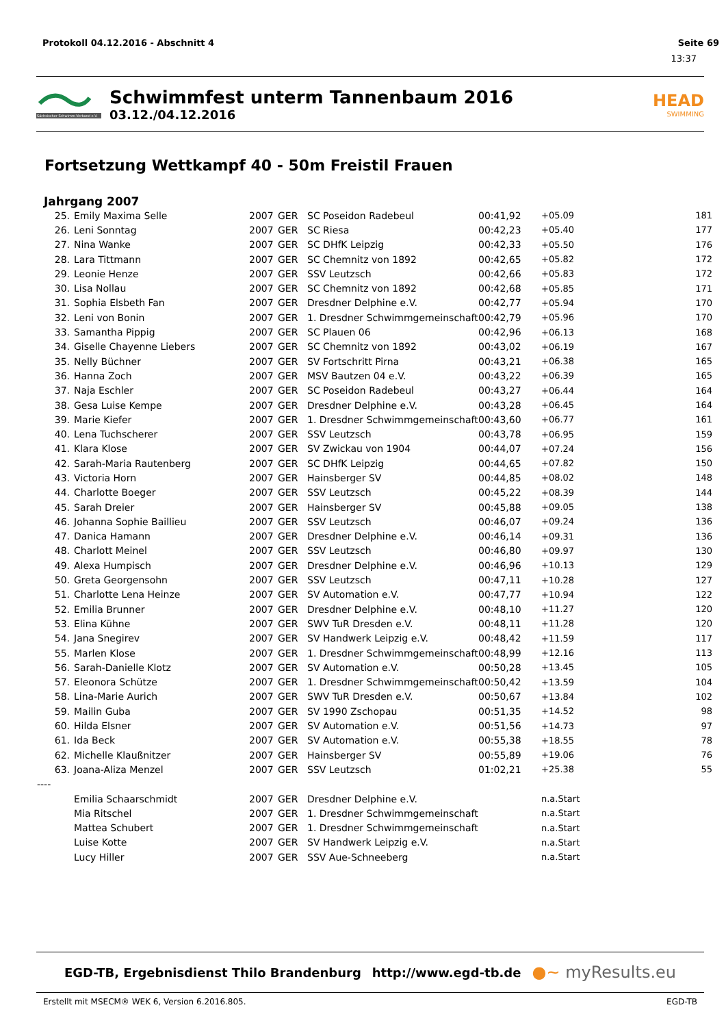Protokoll 04.12.2016 - Abschnitt 4 Seite 69
13:37
Sächsischer Schwimm-Verband e.V.
Schwimmfest unterm Tannenbaum 2016
03.12./04.12.2016
HEAD
SWIMMING
Fortsetzung Wettkampf 40 - 50m Freistil Frauen
Jahrgang 2007
| 25. | Emily Maxima Selle | 2007 | GER | SC Poseidon Radebeul | 00:41,92 | +05.09 | 181 |
| 26. | Leni Sonntag | 2007 | GER | SC Riesa | 00:42,23 | +05.40 | 177 |
| 27. | Nina Wanke | 2007 | GER | SC DHfK Leipzig | 00:42,33 | +05.50 | 176 |
| 28. | Lara Tittmann | 2007 | GER | SC Chemnitz von 1892 | 00:42,65 | +05.82 | 172 |
| 29. | Leonie Henze | 2007 | GER | SSV Leutzsch | 00:42,66 | +05.83 | 172 |
| 30. | Lisa Nollau | 2007 | GER | SC Chemnitz von 1892 | 00:42,68 | +05.85 | 171 |
| 31. | Sophia Elsbeth Fan | 2007 | GER | Dresdner Delphine e.V. | 00:42,77 | +05.94 | 170 |
| 32. | Leni von Bonin | 2007 | GER | 1. Dresdner Schwimmgemeinschaft | 00:42,79 | +05.96 | 170 |
| 33. | Samantha Pippig | 2007 | GER | SC Plauen 06 | 00:42,96 | +06.13 | 168 |
| 34. | Giselle Chayenne Liebers | 2007 | GER | SC Chemnitz von 1892 | 00:43,02 | +06.19 | 167 |
| 35. | Nelly Büchner | 2007 | GER | SV Fortschritt Pirna | 00:43,21 | +06.38 | 165 |
| 36. | Hanna Zoch | 2007 | GER | MSV Bautzen 04 e.V. | 00:43,22 | +06.39 | 165 |
| 37. | Naja Eschler | 2007 | GER | SC Poseidon Radebeul | 00:43,27 | +06.44 | 164 |
| 38. | Gesa Luise Kempe | 2007 | GER | Dresdner Delphine e.V. | 00:43,28 | +06.45 | 164 |
| 39. | Marie Kiefer | 2007 | GER | 1. Dresdner Schwimmgemeinschaft | 00:43,60 | +06.77 | 161 |
| 40. | Lena Tuchscherer | 2007 | GER | SSV Leutzsch | 00:43,78 | +06.95 | 159 |
| 41. | Klara Klose | 2007 | GER | SV Zwickau von 1904 | 00:44,07 | +07.24 | 156 |
| 42. | Sarah-Maria Rautenberg | 2007 | GER | SC DHfK Leipzig | 00:44,65 | +07.82 | 150 |
| 43. | Victoria Horn | 2007 | GER | Hainsberger SV | 00:44,85 | +08.02 | 148 |
| 44. | Charlotte Boeger | 2007 | GER | SSV Leutzsch | 00:45,22 | +08.39 | 144 |
| 45. | Sarah Dreier | 2007 | GER | Hainsberger SV | 00:45,88 | +09.05 | 138 |
| 46. | Johanna Sophie Baillieu | 2007 | GER | SSV Leutzsch | 00:46,07 | +09.24 | 136 |
| 47. | Danica Hamann | 2007 | GER | Dresdner Delphine e.V. | 00:46,14 | +09.31 | 136 |
| 48. | Charlott Meinel | 2007 | GER | SSV Leutzsch | 00:46,80 | +09.97 | 130 |
| 49. | Alexa Humpisch | 2007 | GER | Dresdner Delphine e.V. | 00:46,96 | +10.13 | 129 |
| 50. | Greta Georgensohn | 2007 | GER | SSV Leutzsch | 00:47,11 | +10.28 | 127 |
| 51. | Charlotte Lena Heinze | 2007 | GER | SV Automation e.V. | 00:47,77 | +10.94 | 122 |
| 52. | Emilia Brunner | 2007 | GER | Dresdner Delphine e.V. | 00:48,10 | +11.27 | 120 |
| 53. | Elina Kühne | 2007 | GER | SWV TuR Dresden e.V. | 00:48,11 | +11.28 | 120 |
| 54. | Jana Snegirev | 2007 | GER | SV Handwerk Leipzig e.V. | 00:48,42 | +11.59 | 117 |
| 55. | Marlen Klose | 2007 | GER | 1. Dresdner Schwimmgemeinschaft | 00:48,99 | +12.16 | 113 |
| 56. | Sarah-Danielle Klotz | 2007 | GER | SV Automation e.V. | 00:50,28 | +13.45 | 105 |
| 57. | Eleonora Schütze | 2007 | GER | 1. Dresdner Schwimmgemeinschaft | 00:50,42 | +13.59 | 104 |
| 58. | Lina-Marie Aurich | 2007 | GER | SWV TuR Dresden e.V. | 00:50,67 | +13.84 | 102 |
| 59. | Mailin Guba | 2007 | GER | SV 1990 Zschopau | 00:51,35 | +14.52 | 98 |
| 60. | Hilda Elsner | 2007 | GER | SV Automation e.V. | 00:51,56 | +14.73 | 97 |
| 61. | Ida Beck | 2007 | GER | SV Automation e.V. | 00:55,38 | +18.55 | 78 |
| 62. | Michelle Klaußnitzer | 2007 | GER | Hainsberger SV | 00:55,89 | +19.06 | 76 |
| 63. | Joana-Aliza Menzel | 2007 | GER | SSV Leutzsch | 01:02,21 | +25.38 | 55 |
| ---- | | | | | | | |
| | Emilia Schaarschmidt | 2007 | GER | Dresdner Delphine e.V. | | n.a.Start | |
| | Mia Ritschel | 2007 | GER | 1. Dresdner Schwimmgemeinschaft | | n.a.Start | |
| | Mattea Schubert | 2007 | GER | 1. Dresdner Schwimmgemeinschaft | | n.a.Start | |
| | Luise Kotte | 2007 | GER | SV Handwerk Leipzig e.V. | | n.a.Start | |
| | Lucy Hiller | 2007 | GER | SSV Aue-Schneeberg | | n.a.Start | |
EGD-TB, Ergebnisdienst Thilo Brandenburg http://www.egd-tb.de ●~ myResults.eu
Erstellt mit MSECM® WEK 6, Version 6.2016.805. EGD-TB